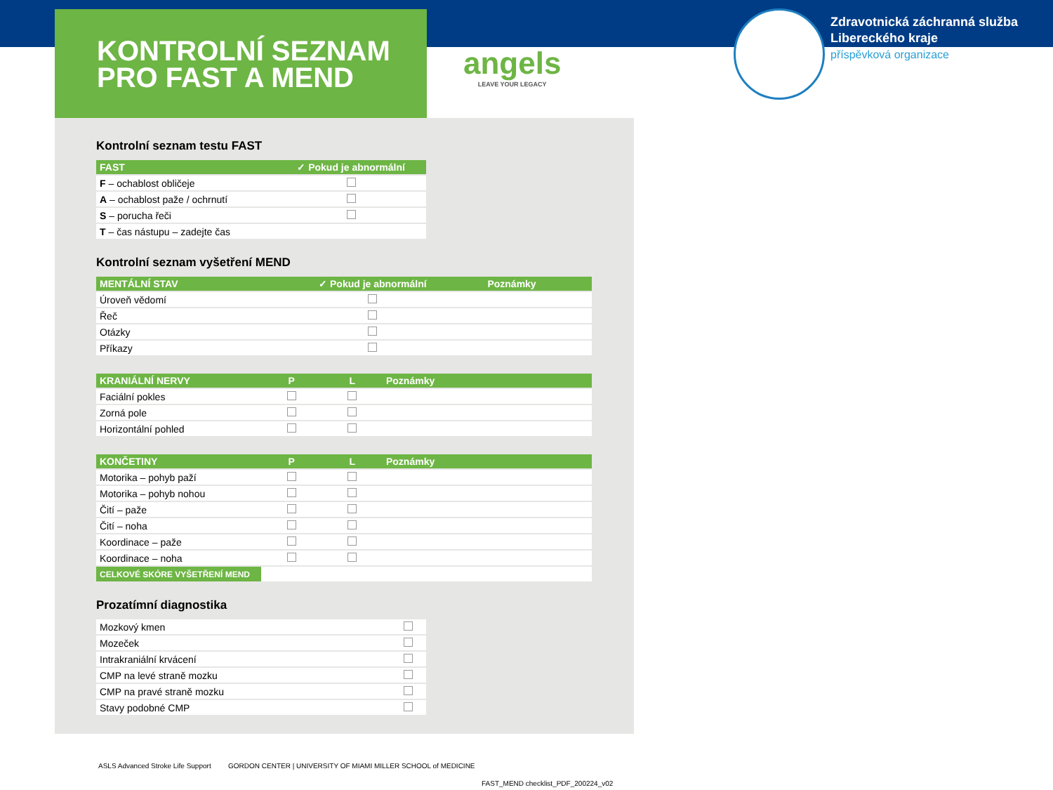KONTROLNÍ SEZNAM
PRO FAST A MEND
angels
LEAVE YOUR LEGACY
Zdravotnická záchranná služba
Libereckého kraje
příspěvková organizace
Kontrolní seznam testu FAST
| FAST | ✓ Pokud je abnormální |
| --- | --- |
| F – ochablost obličeje | |
| A – ochablost paže / ochrnutí | |
| S – porucha řeči | |
| T – čas nástupu – zadejte čas | |
Kontrolní seznam vyšetření MEND
| MENTÁLNÍ STAV | ✓ Pokud je abnormální | Poznámky |
| --- | --- | --- |
| Úroveň vědomí | | |
| Řeč | | |
| Otázky | | |
| Příkazy | | |
| KRANIÁLNÍ NERVY | P | L | Poznámky |
| --- | --- | --- | --- |
| Faciální pokles | | | |
| Zorná pole | | | |
| Horizontální pohled | | | |
| KONČETINY | P | L | Poznámky |
| --- | --- | --- | --- |
| Motorika – pohyb paží | | | |
| Motorika – pohyb nohou | | | |
| Čití – paže | | | |
| Čití – noha | | | |
| Koordinace – paže | | | |
| Koordinace – noha | | | |
| CELKOVÉ SKÓRE VYŠETŘENÍ MEND | | | |
Prozatímní diagnostika
| Mozkový kmen | |
| Mozeček | |
| Intrakraniální krvácení | |
| CMP na levé straně mozku | |
| CMP na pravé straně mozku | |
| Stavy podobné CMP | |
ASLS Advanced Stroke Life Support
GORDON CENTER | UNIVERSITY OF MIAMI MILLER SCHOOL of MEDICINE
FAST_MEND checklist_PDF_200224_v02